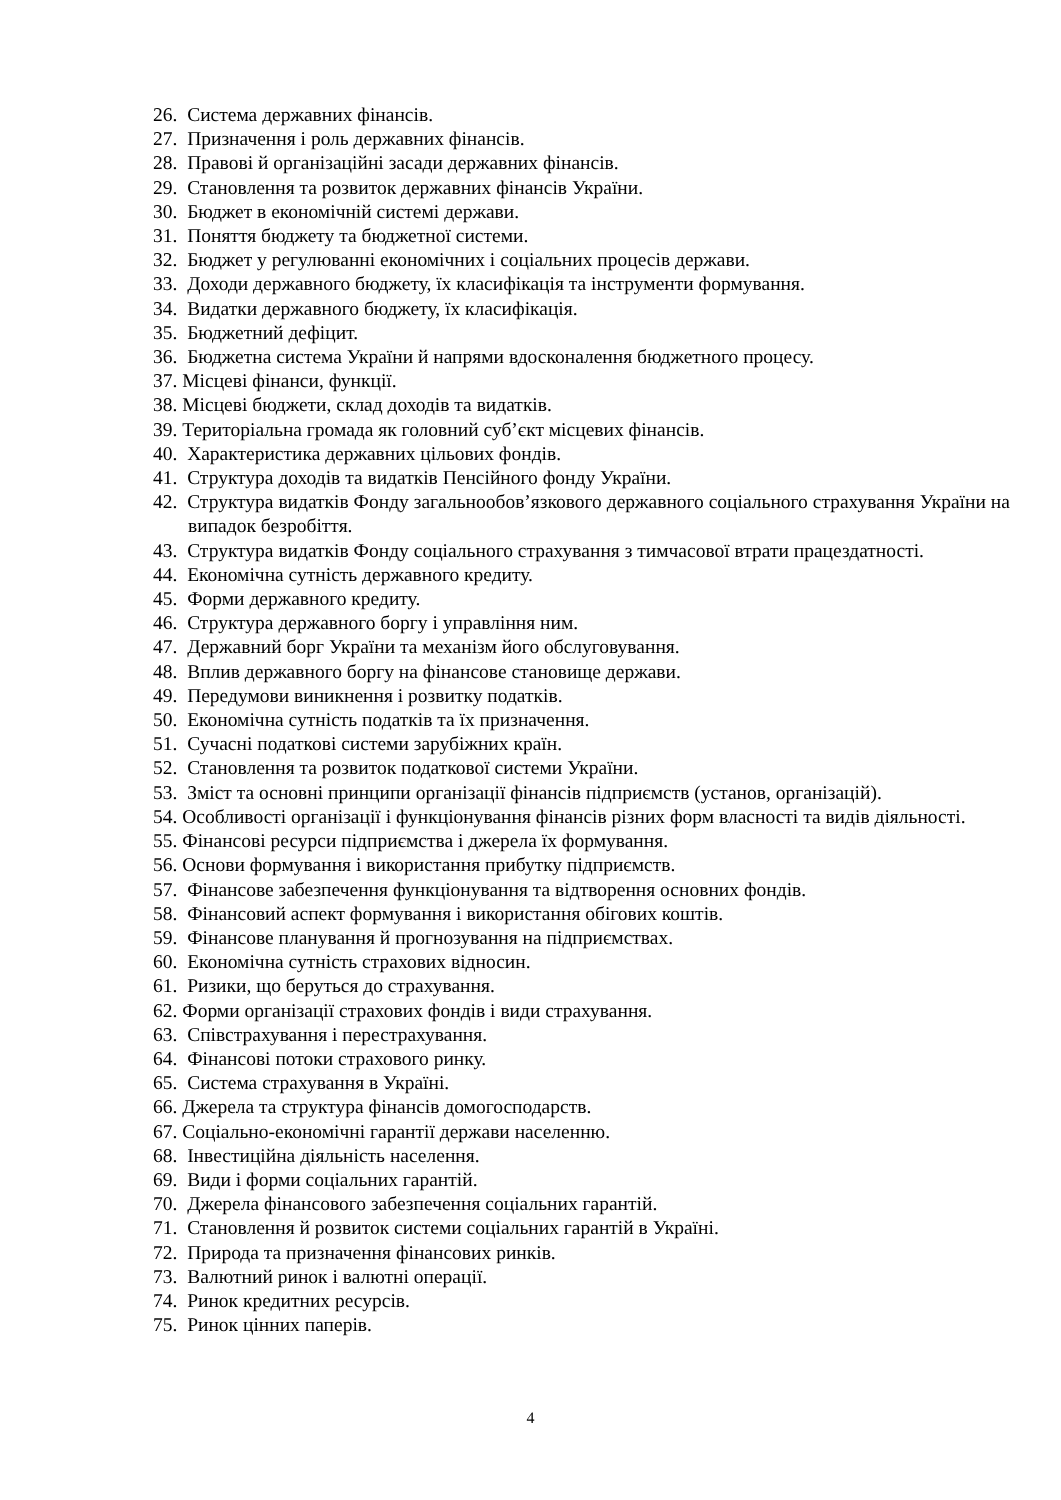26. Система державних фінансів.
27. Призначення і роль державних фінансів.
28. Правові й організаційні засади державних фінансів.
29. Становлення та розвиток державних фінансів України.
30. Бюджет в економічній системі держави.
31. Поняття бюджету та бюджетної системи.
32. Бюджет у регулюванні економічних і соціальних процесів держави.
33. Доходи державного бюджету, їх класифікація та інструменти формування.
34. Видатки державного бюджету, їх класифікація.
35. Бюджетний дефіцит.
36. Бюджетна система України й напрями вдосконалення бюджетного процесу.
37. Місцеві фінанси, функції.
38. Місцеві бюджети, склад доходів та видатків.
39. Територіальна громада як головний суб’єкт місцевих фінансів.
40. Характеристика державних цільових фондів.
41. Структура доходів та видатків Пенсійного фонду України.
42. Структура видатків Фонду загальнообов’язкового державного соціального страхування України на випадок безробіття.
43. Структура видатків Фонду соціального страхування з тимчасової втрати працездатності.
44. Економічна сутність державного кредиту.
45. Форми державного кредиту.
46. Структура державного боргу і управління ним.
47. Державний борг України та механізм його обслуговування.
48. Вплив державного боргу на фінансове становище держави.
49. Передумови виникнення і розвитку податків.
50. Економічна сутність податків та їх призначення.
51. Сучасні податкові системи зарубіжних країн.
52. Становлення та розвиток податкової системи України.
53. Зміст та основні принципи організації фінансів підприємств (установ, організацій).
54. Особливості організації і функціонування фінансів різних форм власності та видів діяльності.
55. Фінансові ресурси підприємства і джерела їх формування.
56. Основи формування і використання прибутку підприємств.
57. Фінансове забезпечення функціонування та відтворення основних фондів.
58. Фінансовий аспект формування і використання обігових коштів.
59. Фінансове планування й прогнозування на підприємствах.
60. Економічна сутність страхових відносин.
61. Ризики, що беруться до страхування.
62. Форми організації страхових фондів і види страхування.
63. Співстрахування і перестрахування.
64. Фінансові потоки страхового ринку.
65. Система страхування в Україні.
66. Джерела та структура фінансів домогосподарств.
67. Соціально-економічні гарантії держави населенню.
68. Інвестиційна діяльність населення.
69. Види і форми соціальних гарантій.
70. Джерела фінансового забезпечення соціальних гарантій.
71. Становлення й розвиток системи соціальних гарантій в Україні.
72. Природа та призначення фінансових ринків.
73. Валютний ринок і валютні операції.
74. Ринок кредитних ресурсів.
75. Ринок цінних паперів.
4